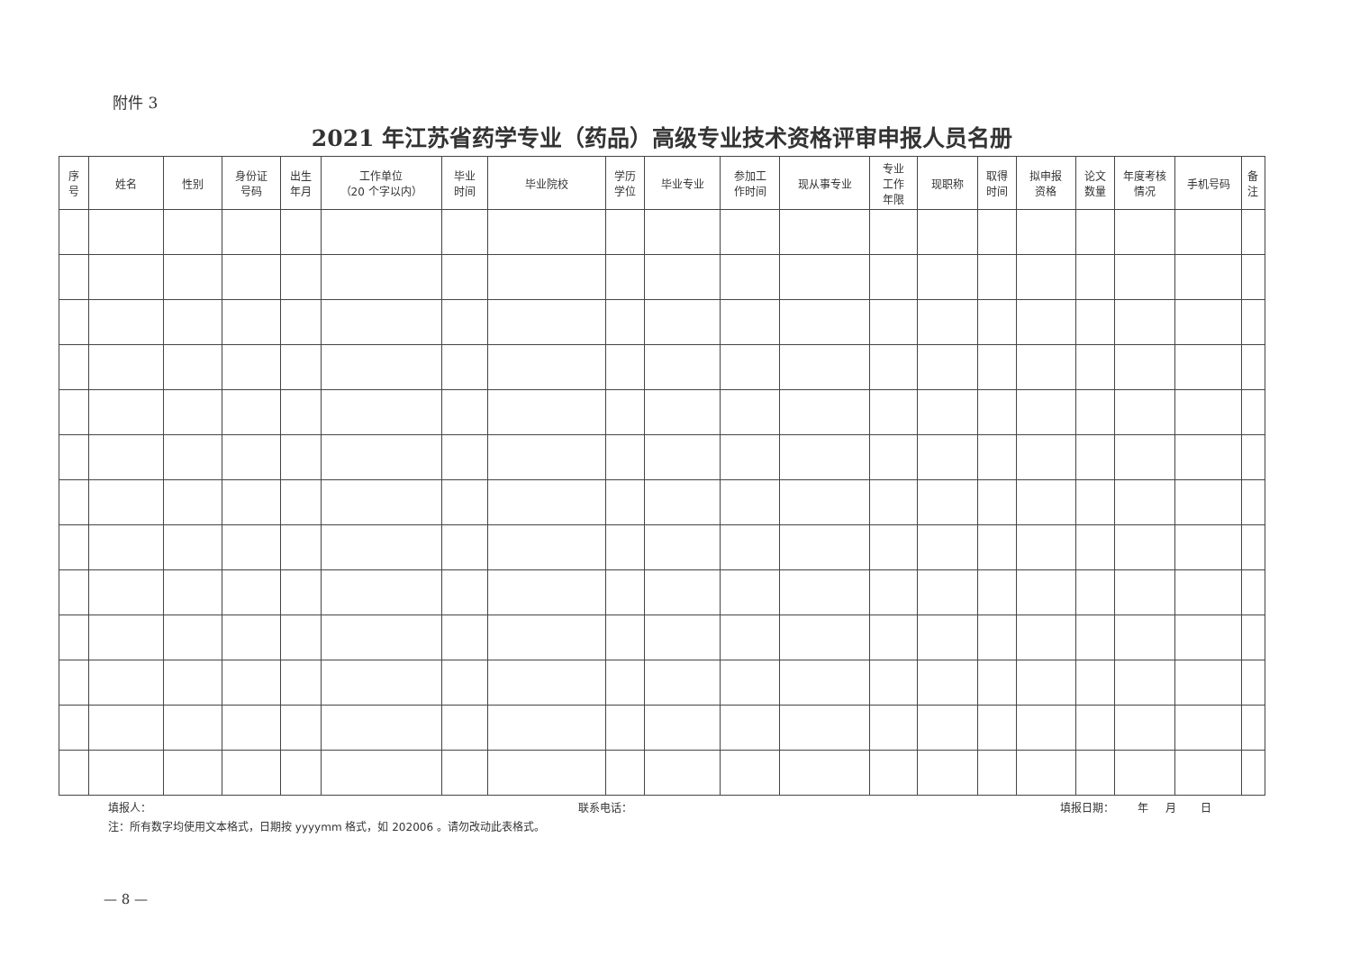附件 3
2021 年江苏省药学专业（药品）高级专业技术资格评审申报人员名册
| 序 号 | 姓名 | 性别 | 身份证 号码 | 出生 年月 | 工作单位 （20 个字以内） | 毕业 时间 | 毕业院校 | 学历 学位 | 毕业专业 | 参加工 作时间 | 现从事专业 | 专业 工作 年限 | 现职称 | 取得 时间 | 拟申报 资格 | 论文 数量 | 年度考核 情况 | 手机号码 | 备 注 |
| --- | --- | --- | --- | --- | --- | --- | --- | --- | --- | --- | --- | --- | --- | --- | --- | --- | --- | --- | --- |
填报人： 联系电话： 填报日期： 年 月 日
注：所有数字均使用文本格式，日期按 yyyymm 格式，如 202006 。请勿改动此表格式。
— 8 —